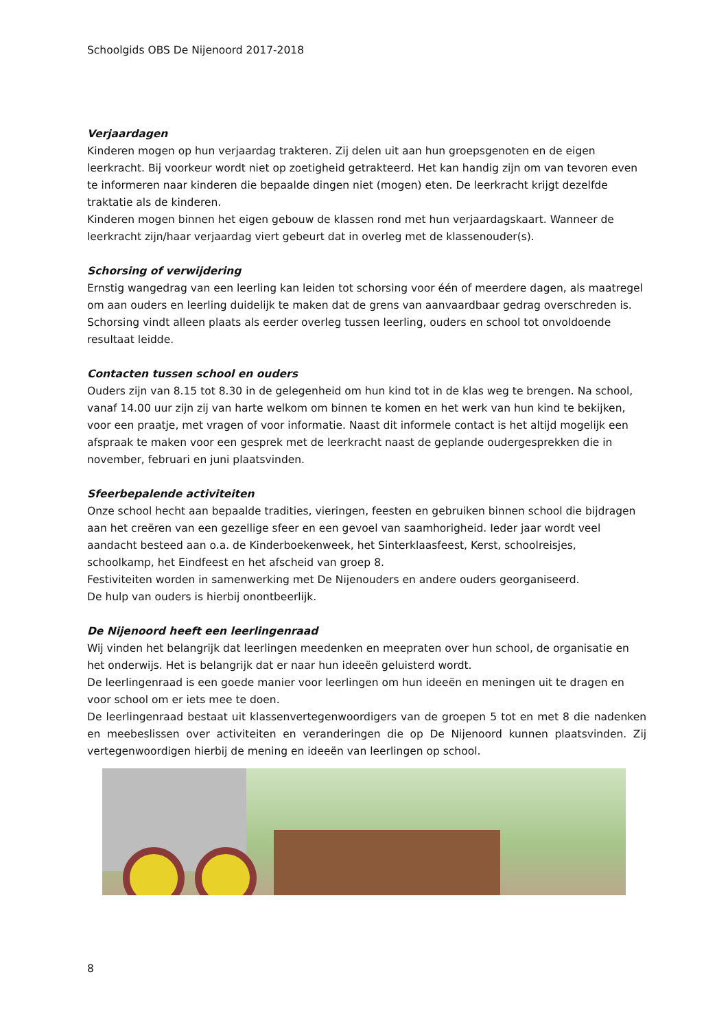Schoolgids OBS De Nijenoord 2017-2018
Verjaardagen
Kinderen mogen op hun verjaardag trakteren. Zij delen uit aan hun groepsgenoten en de eigen leerkracht. Bij voorkeur wordt niet op zoetigheid getrakteerd. Het kan handig zijn om van tevoren even te informeren naar kinderen die bepaalde dingen niet (mogen) eten. De leerkracht krijgt dezelfde traktatie als de kinderen.
Kinderen mogen binnen het eigen gebouw de klassen rond met hun verjaardagskaart. Wanneer de leerkracht zijn/haar verjaardag viert gebeurt dat in overleg met de klassenouder(s).
Schorsing of verwijdering
Ernstig wangedrag van een leerling kan leiden tot schorsing voor één of meerdere dagen, als maatregel om aan ouders en leerling duidelijk te maken dat de grens van aanvaardbaar gedrag overschreden is. Schorsing vindt alleen plaats als eerder overleg tussen leerling, ouders en school tot onvoldoende resultaat leidde.
Contacten tussen school en ouders
Ouders zijn van 8.15 tot 8.30 in de gelegenheid om hun kind tot in de klas weg te brengen. Na school, vanaf 14.00 uur zijn zij van harte welkom om binnen te komen en het werk van hun kind te bekijken, voor een praatje, met vragen of voor informatie. Naast dit informele contact is het altijd mogelijk een afspraak te maken voor een gesprek met de leerkracht naast de geplande oudergesprekken die in november, februari en juni plaatsvinden.
Sfeerbepalende activiteiten
Onze school hecht aan bepaalde tradities, vieringen, feesten en gebruiken binnen school die bijdragen aan het creëren van een gezellige sfeer en een gevoel van saamhorigheid. Ieder jaar wordt veel aandacht besteed aan o.a. de Kinderboekenweek, het Sinterklaasfeest, Kerst, schoolreisjes, schoolkamp, het Eindfeest en het afscheid van groep 8.
Festiviteiten worden in samenwerking met De Nijenouders en andere ouders georganiseerd.
De hulp van ouders is hierbij onontbeerlijk.
De Nijenoord heeft een leerlingenraad
Wij vinden het belangrijk dat leerlingen meedenken en meepraten over hun school, de organisatie en het onderwijs. Het is belangrijk dat er naar hun ideeën geluisterd wordt.
De leerlingenraad is een goede manier voor leerlingen om hun ideeën en meningen uit te dragen en voor school om er iets mee te doen.
De leerlingenraad bestaat uit klassenvertegenwoordigers van de groepen 5 tot en met 8 die nadenken en meebeslissen over activiteiten en veranderingen die op De Nijenoord kunnen plaatsvinden. Zij vertegenwoordigen hierbij de mening en ideeën van leerlingen op school.
8